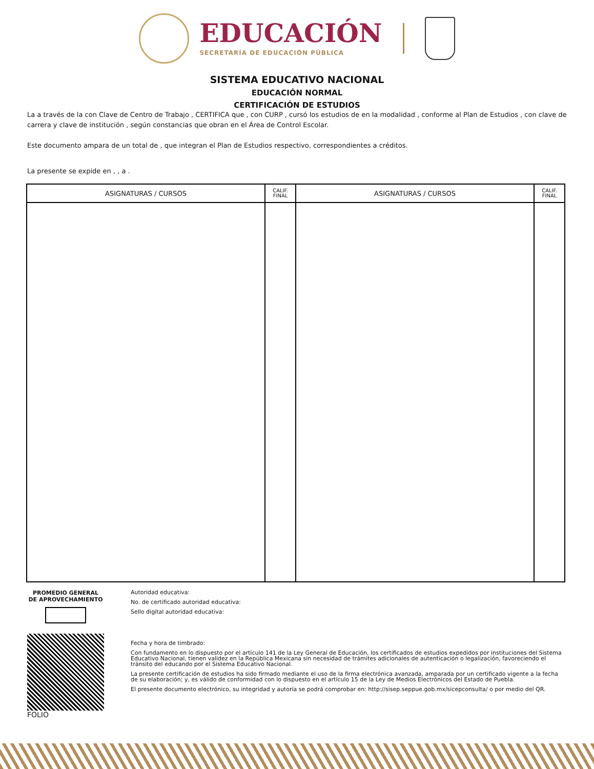EDUCACIÓN
SECRETARÍA DE EDUCACIÓN PÚBLICA
SISTEMA EDUCATIVO NACIONAL
EDUCACIÓN NORMAL
CERTIFICACIÓN DE ESTUDIOS
La a través de la con Clave de Centro de Trabajo , CERTIFICA que , con CURP , cursó los estudios de en la modalidad , conforme al Plan de Estudios , con clave de carrera y clave de institución , según constancias que obran en el Área de Control Escolar.
Este documento ampara de un total de , que integran el Plan de Estudios respectivo, correspondientes a créditos.
La presente se expide en , , a .
| ASIGNATURAS / CURSOS | CALIF. FINAL | ASIGNATURAS / CURSOS | CALIF. FINAL |
| --- | --- | --- | --- |
PROMEDIO GENERAL
DE APROVECHAMIENTO
FOLIO
Autoridad educativa:
No. de certificado autoridad educativa:
Sello digital autoridad educativa:
Fecha y hora de timbrado:
Con fundamento en lo dispuesto por el artículo 141 de la Ley General de Educación, los certificados de estudios expedidos por instituciones del Sistema Educativo Nacional, tienen validez en la República Mexicana sin necesidad de trámites adicionales de autenticación o legalización, favoreciendo el tránsito del educando por el Sistema Educativo Nacional.
La presente certificación de estudios ha sido firmado mediante el uso de la firma electrónica avanzada, amparada por un certificado vigente a la fecha de su elaboración; y, es válido de conformidad con lo dispuesto en el artículo 15 de la Ley de Medios Electrónicos del Estado de Puebla.
El presente documento electrónico, su integridad y autoría se podrá comprobar en: http://sisep.seppue.gob.mx/sicepconsulta/ o por medio del QR.